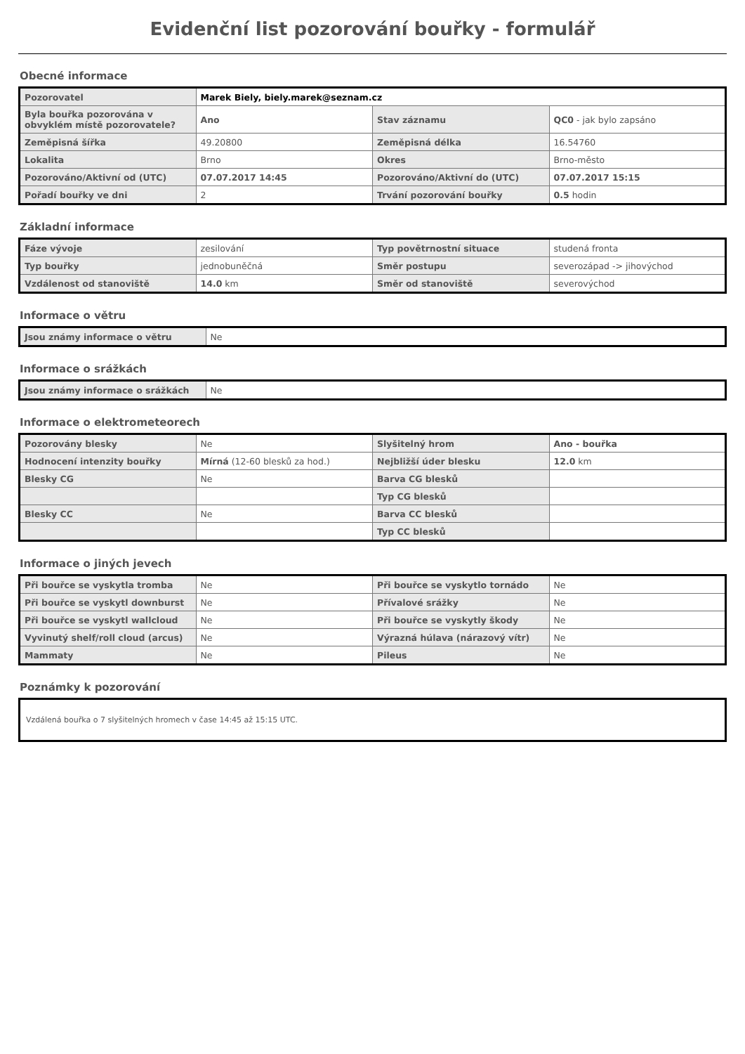Evidenční list pozorování bouřky - formulář
Obecné informace
| Pozorovatel | Marek Biely, biely.marek@seznam.cz | | |
| Byla bouřka pozorována v obvyklém místě pozorovatele? | Ano | Stav záznamu | QC0 - jak bylo zapsáno |
| Zeměpisná šířka | 49.20800 | Zeměpisná délka | 16.54760 |
| Lokalita | Brno | Okres | Brno-město |
| Pozorováno/Aktivní od (UTC) | 07.07.2017 14:45 | Pozorováno/Aktivní do (UTC) | 07.07.2017 15:15 |
| Pořadí bouřky ve dni | 2 | Trvání pozorování bouřky | 0.5 hodin |
Základní informace
| Fáze vývoje | zesilování | Typ povětrnostní situace | studená fronta |
| Typ bouřky | jednobuněčná | Směr postupu | severozápad -> jihovýchod |
| Vzdálenost od stanoviště | 14.0 km | Směr od stanoviště | severovýchod |
Informace o větru
| Jsou známy informace o větru | Ne |
Informace o srážkách
| Jsou známy informace o srážkách | Ne |
Informace o elektrometeorech
| Pozorovány blesky | Ne | Slyšitelný hrom | Ano - bouřka |
| Hodnocení intenzity bouřky | Mírná (12-60 blesků za hod.) | Nejbližší úder blesku | 12.0 km |
| Blesky CG | Ne | Barva CG blesků | |
| | | Typ CG blesků | |
| Blesky CC | Ne | Barva CC blesků | |
| | | Typ CC blesků | |
Informace o jiných jevech
| Při bouřce se vyskytla tromba | Ne | Při bouřce se vyskytlo tornádo | Ne |
| Při bouřce se vyskytl downburst | Ne | Přívalové srážky | Ne |
| Při bouřce se vyskytl wallcloud | Ne | Při bouřce se vyskytly škody | Ne |
| Vyvinutý shelf/roll cloud (arcus) | Ne | Výrazná húlava (nárazový vítr) | Ne |
| Mammaty | Ne | Pileus | Ne |
Poznámky k pozorování
Vzdálená bouřka o 7 slyšitelných hromech v čase 14:45 až 15:15 UTC.